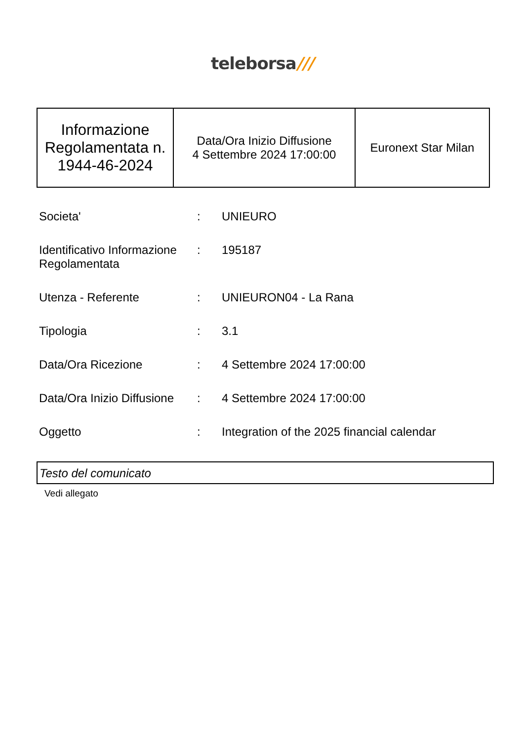teleborsa///
| Informazione Regolamentata n. 1944-46-2024 | Data/Ora Inizio Diffusione 4 Settembre 2024 17:00:00 | Euronext Star Milan |
| Societa' | : | UNIEURO |
| Identificativo Informazione Regolamentata | : | 195187 |
| Utenza - Referente | : | UNIEURON04 - La Rana |
| Tipologia | : | 3.1 |
| Data/Ora Ricezione | : | 4 Settembre 2024 17:00:00 |
| Data/Ora Inizio Diffusione | : | 4 Settembre 2024 17:00:00 |
| Oggetto | : | Integration of the 2025 financial calendar |
Testo del comunicato
Vedi allegato